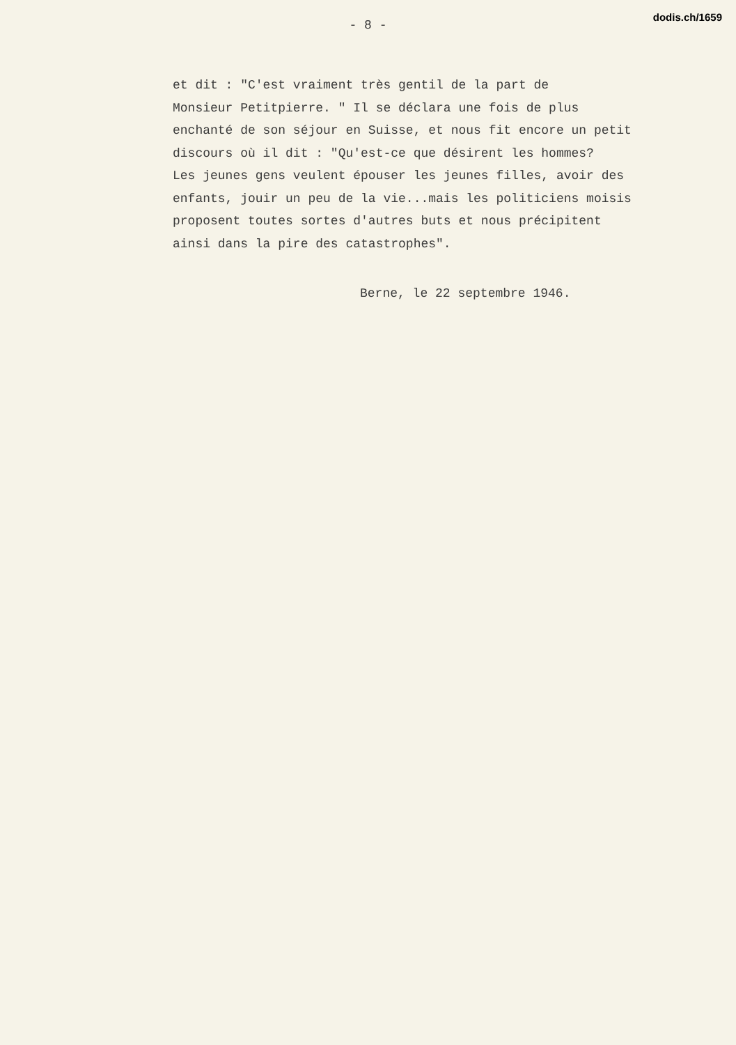dodis.ch/1659
- 8 -
et dit : "C'est vraiment très gentil de la part de
Monsieur Petitpierre. " Il se déclara une fois de plus
enchanté de son séjour en Suisse, et nous fit encore un petit
discours où il dit : "Qu'est-ce que désirent les hommes?
Les jeunes gens veulent épouser les jeunes filles, avoir des
enfants, jouir un peu de la vie...mais les politiciens moisis
proposent toutes sortes d'autres buts et nous précipitent
ainsi dans la pire des catastrophes".
Berne, le 22 septembre 1946.